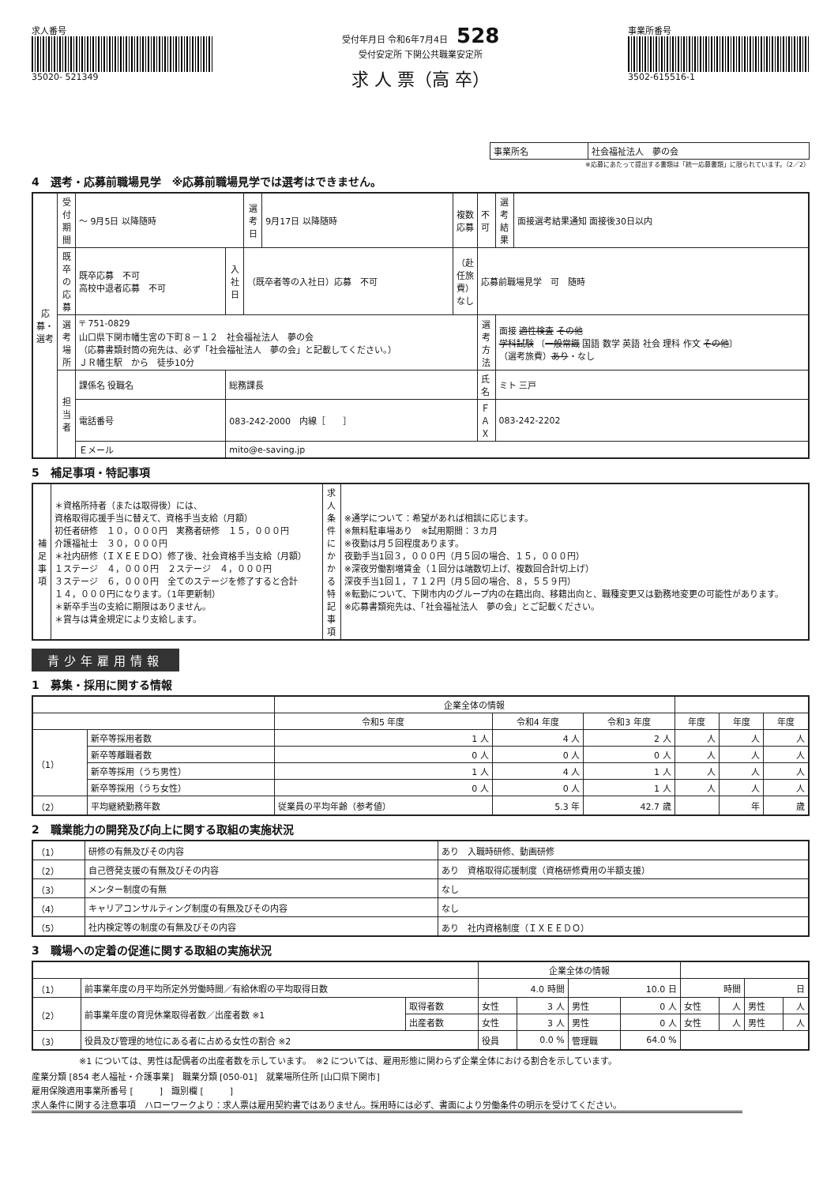求人番号
35020- 521349
受付年月日 令和6年7月4日　528
受付安定所 下関公共職業安定所
求 人 票（高 卒）
事業所番号
3502-615516-1
| 事業所名 | 社会福祉法人 夢の会 |
※応募にあたって提出する書類は「統一応募書類」に限られています。（2／2）
4　選考・応募前職場見学　※応募前職場見学では選考はできません。
| 応募・選考 | 受付期間 | ～ 9月5日 以降随時 | | 選考日 | 9月17日 以降随時 | 複数応募 | 不可 | 選考結果 | 面接選考結果通知 面接後30日以内 |
| | 既卒の応募 | 既卒応募 不可 高校中退者応募 不可 | 入社日 | （既卒者等の入社日）応募 不可 | | （赴任旅費）なし | 応募前職場見学 可 随時 | | |
| | 選考場所 | 〒 751-0829 山口県下関市幡生宮の下町８－１２ 社会福祉法人 夢の会 （応募書類封筒の宛先は、必ず「社会福祉法人 夢の会」と記載してください。） ＪＲ幡生駅 から 徒歩10分 | | | | | 選考方法 | 面接 適性検査 その他 学科試験 〔 一般常識 国語 数学 英語 社会 理科 作文 その他 〕 （選考旅費） あり ・なし | |
| | 担当者 | 課係名 役職名 | 総務課長 | | | | 氏名 | ミト 三戸 | |
| | | 電話番号 | 083-242-2000 内線［ ］ | | | | ＦＡＸ | 083-242-2202 | |
| | | Ｅメール | mito@e-saving.jp | | | | | | |
5　補足事項・特記事項
| 補足事項 | ＊資格所持者（または取得後）には、 資格取得応援手当に替えて、資格手当支給（月額） 初任者研修 １０，０００円 実務者研修 １５，０００円 介護福祉士 ３０，０００円 ＊社内研修（ＩＸＥＥＤＯ）修了後、社会資格手当支給（月額） １ステージ ４，０００円 ２ステージ ４，０００円 ３ステージ ６，０００円 全てのステージを修了すると合計 １４，０００円になります。（1年更新制） ＊新卒手当の支給に期限はありません。 ＊賞与は賃金規定により支給します。 | 求人条件にかかる特記事項 | ※通学について：希望があれば相談に応じます。 ※無料駐車場あり ※試用期間：３カ月 ※夜勤は月５回程度あります。 夜勤手当1回３，０００円（月５回の場合、１５，０００円） ※深夜労働割増賃金（１回分は端数切上げ、複数回合計切上げ） 深夜手当1回１，７１２円（月５回の場合、８，５５９円） ※転勤について、下関市内のグループ内の在籍出向、移籍出向と、職種変更又は勤務地変更の可能性があります。 ※応募書類宛先は、「社会福祉法人 夢の会」とご記載ください。 |
青少年雇用情報
1　募集・採用に関する情報
| | | 企業全体の情報 | | | | | |
| --- | --- | --- | --- | --- | --- | --- | --- |
| | | 令和5 年度 | 令和4 年度 | 令和3 年度 | 年度 | 年度 | 年度 |
| （1） | 新卒等採用者数 | 1 人 | 4 人 | 2 人 | 人 | 人 | 人 |
| | 新卒等離職者数 | 0 人 | 0 人 | 0 人 | 人 | 人 | 人 |
| | 新卒等採用（うち男性） | 1 人 | 4 人 | 1 人 | 人 | 人 | 人 |
| | 新卒等採用（うち女性） | 0 人 | 0 人 | 1 人 | 人 | 人 | 人 |
| （2） | 平均継続勤務年数 | 従業員の平均年齢（参考値） | 5.3 年 | 42.7 歳 | | 年 | 歳 |
2　職業能力の開発及び向上に関する取組の実施状況
| （1） | 研修の有無及びその内容 | あり 入職時研修、動画研修 |
| （2） | 自己啓発支援の有無及びその内容 | あり 資格取得応援制度（資格研修費用の半額支援） |
| （3） | メンター制度の有無 | なし |
| （4） | キャリアコンサルティング制度の有無及びその内容 | なし |
| （5） | 社内検定等の制度の有無及びその内容 | あり 社内資格制度（ＩＸＥＥＤＯ） |
3　職場への定着の促進に関する取組の実施状況
| | | | 企業全体の情報 | | | | | | | |
| --- | --- | --- | --- | --- | --- | --- | --- | --- | --- | --- |
| （1） | 前事業年度の月平均所定外労働時間／有給休暇の平均取得日数 | | 4.0 時間 | | 10.0 日 | | 時間 | | 日 | |
| （2） | 前事業年度の育児休業取得者数／出産者数 ※1 | 取得者数 | 女性 | 3 人 | 男性 | 0 人 | 女性 | 人 | 男性 | 人 |
| | | 出産者数 | 女性 | 3 人 | 男性 | 0 人 | 女性 | 人 | 男性 | 人 |
| （3） | 役員及び管理的地位にある者に占める女性の割合 ※2 | | 役員 | 0.0 % | 管理職 | 64.0 % | | | | |
※1 については、男性は配偶者の出産者数を示しています。　※2 については、雇用形態に関わらず企業全体における割合を示しています。
産業分類 [854 老人福祉・介護事業]　職業分類 [050-01]　就業場所住所 [山口県下関市]
雇用保険適用事業所番号 [　　　]　識別欄 [　　　]
求人条件に関する注意事項　ハローワークより：求人票は雇用契約書ではありません。採用時には必ず、書面により労働条件の明示を受けてください。